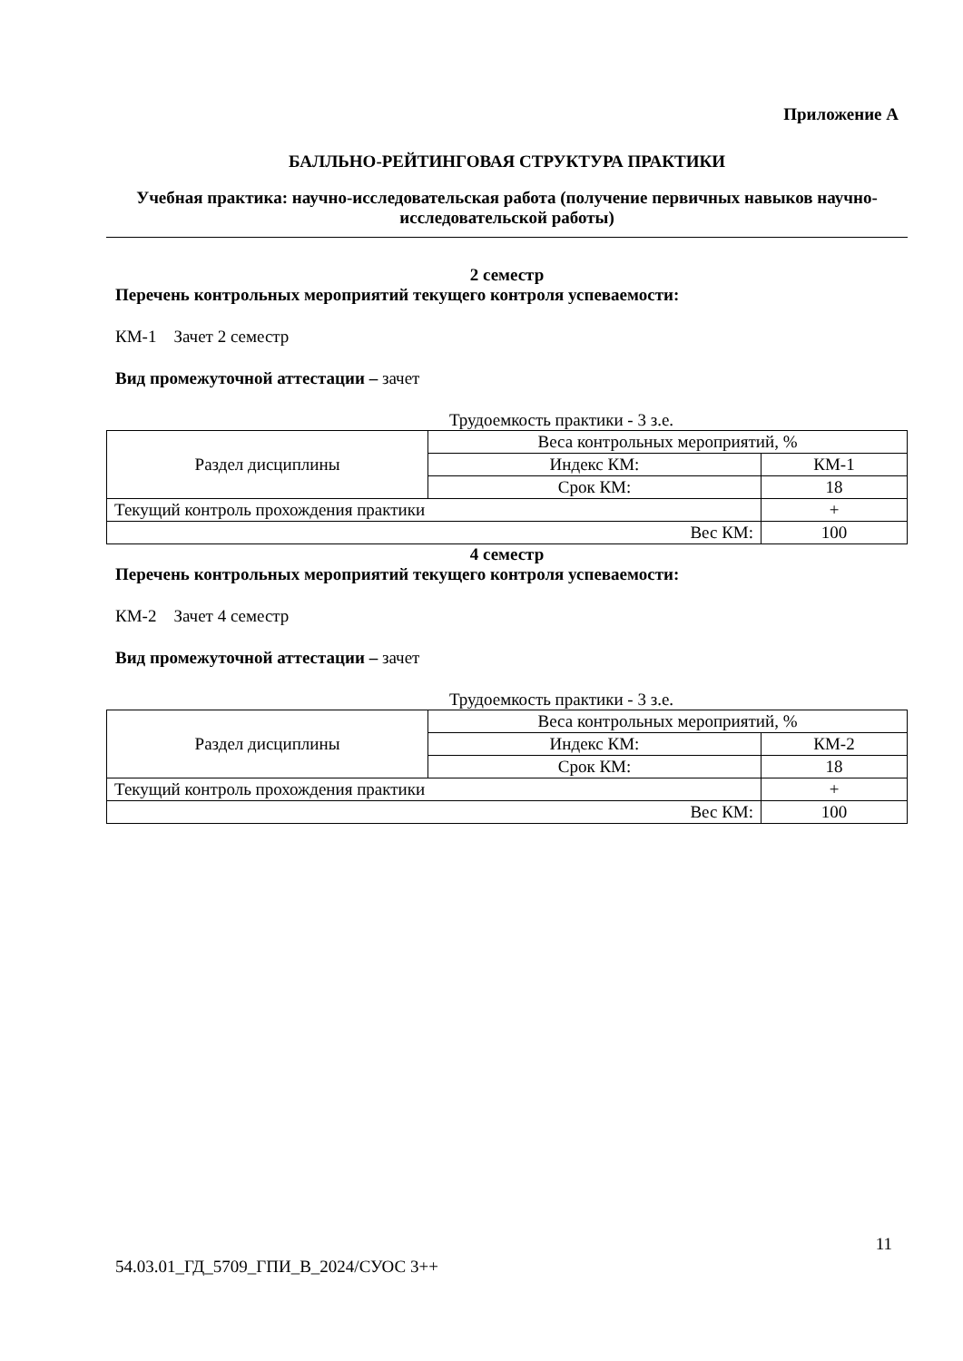Приложение А
БАЛЛЬНО-РЕЙТИНГОВАЯ СТРУКТУРА ПРАКТИКИ
Учебная практика: научно-исследовательская работа (получение первичных навыков научно-исследовательской работы)
2 семестр
Перечень контрольных мероприятий текущего контроля успеваемости:
КМ-1 Зачет 2 семестр
Вид промежуточной аттестации – зачет
Трудоемкость практики - 3 з.е.
| Раздел дисциплины | Веса контрольных мероприятий, % | |
| | Индекс КМ: | КМ-1 |
| | Срок КМ: | 18 |
| Текущий контроль прохождения практики | | + |
| Вес КМ: | | 100 |
4 семестр
Перечень контрольных мероприятий текущего контроля успеваемости:
КМ-2 Зачет 4 семестр
Вид промежуточной аттестации – зачет
Трудоемкость практики - 3 з.е.
| Раздел дисциплины | Веса контрольных мероприятий, % | |
| | Индекс КМ: | КМ-2 |
| | Срок КМ: | 18 |
| Текущий контроль прохождения практики | | + |
| Вес КМ: | | 100 |
11
54.03.01_ГД_5709_ГПИ_В_2024/СУОС 3++